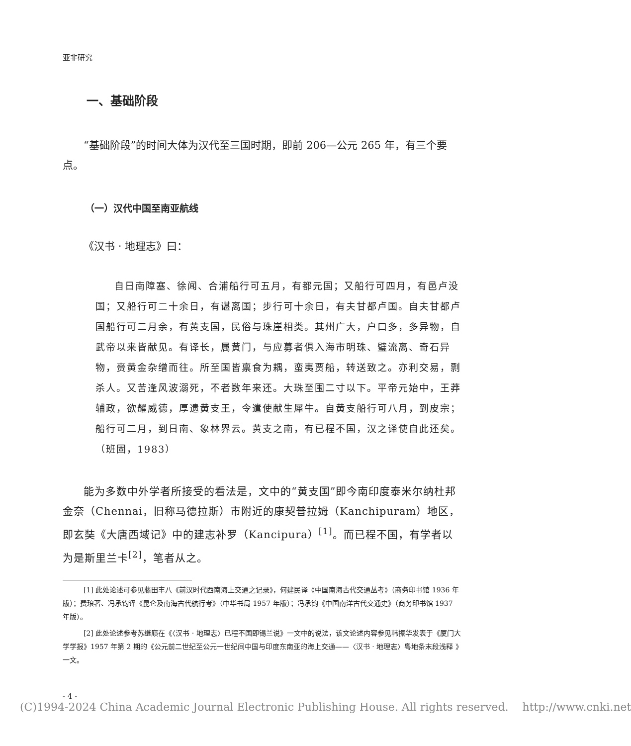亚非研究
一、基础阶段
“基础阶段”的时间大体为汉代至三国时期，即前 206—公元 265 年，有三个要点。
（一）汉代中国至南亚航线
《汉书 · 地理志》曰：
自日南障塞、徐闻、合浦船行可五月，有都元国；又船行可四月，有邑卢没国；又船行可二十余日，有谌离国；步行可十余日，有夫甘都卢国。自夫甘都卢国船行可二月余，有黄支国，民俗与珠崖相类。其州广大，户口多，多异物，自武帝以来皆献见。有译长，属黄门，与应募者俱入海市明珠、璧流离、奇石异物，赍黄金杂缯而往。所至国皆禀食为耦，蛮夷贾船，转送致之。亦利交易，剽杀人。又苦逢风波溺死，不者数年来还。大珠至围二寸以下。平帝元始中，王莽辅政，欲耀威德，厚遗黄支王，令遣使献生犀牛。自黄支船行可八月，到皮宗；船行可二月，到日南、象林界云。黄支之南，有已程不国，汉之译使自此还矣。（班固，1983）
能为多数中外学者所接受的看法是，文中的“黄支国”即今南印度泰米尔纳杜邦金奈（Chennai，旧称马德拉斯）市附近的康契普拉姆（Kanchipuram）地区，即玄奘《大唐西域记》中的建志补罗（Kancipura）<sup>[1]</sup>。而已程不国，有学者以为是斯里兰卡<sup>[2]</sup>，笔者从之。
[1] 此处论述可参见藤田丰八《前汉时代西南海上交通之记录》，何建民译《中国南海古代交通丛考》（商务印书馆 1936 年版）；费琅著、冯承钧译《昆仑及南海古代航行考》（中华书局 1957 年版）；冯承钧《中国南洋古代交通史》（商务印书馆 1937 年版）。
[2] 此处论述参考苏继庼在《〈汉书 · 地理志〉已程不国即锡兰说》一文中的说法，该文论述内容参见韩振华发表于《厦门大学学报》1957 年第 2 期的《公元前二世纪至公元一世纪间中国与印度东南亚的海上交通——〈汉书 · 地理志〉粤地条末段浅释 》一文。
- 4 -
(C)1994-2024 China Academic Journal Electronic Publishing House. All rights reserved. http://www.cnki.net